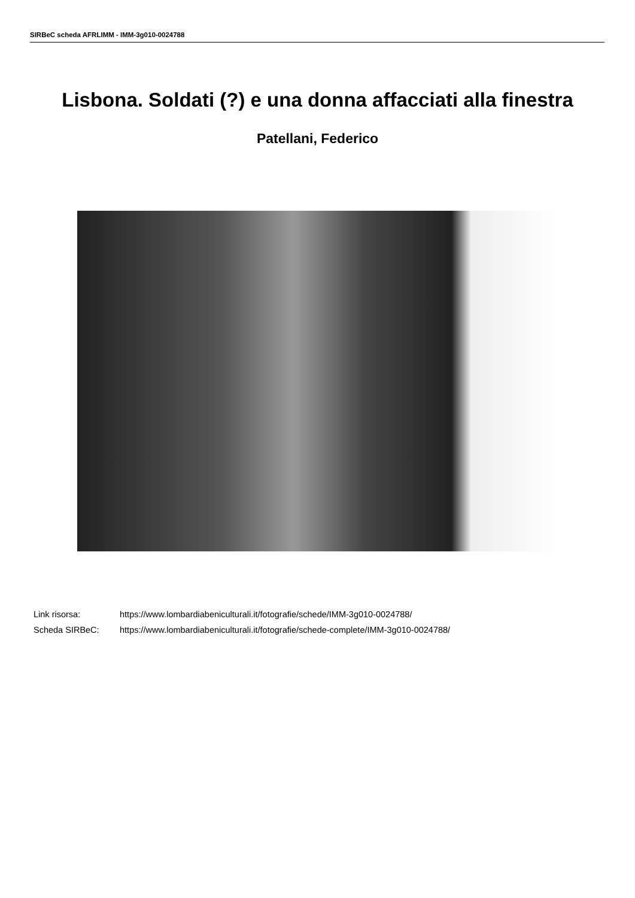SIRBeC scheda AFRLIMM - IMM-3g010-0024788
Lisbona. Soldati (?) e una donna affacciati alla finestra
Patellani, Federico
Link risorsa: https://www.lombardiabeniculturali.it/fotografie/schede/IMM-3g010-0024788/
Scheda SIRBeC: https://www.lombardiabeniculturali.it/fotografie/schede-complete/IMM-3g010-0024788/